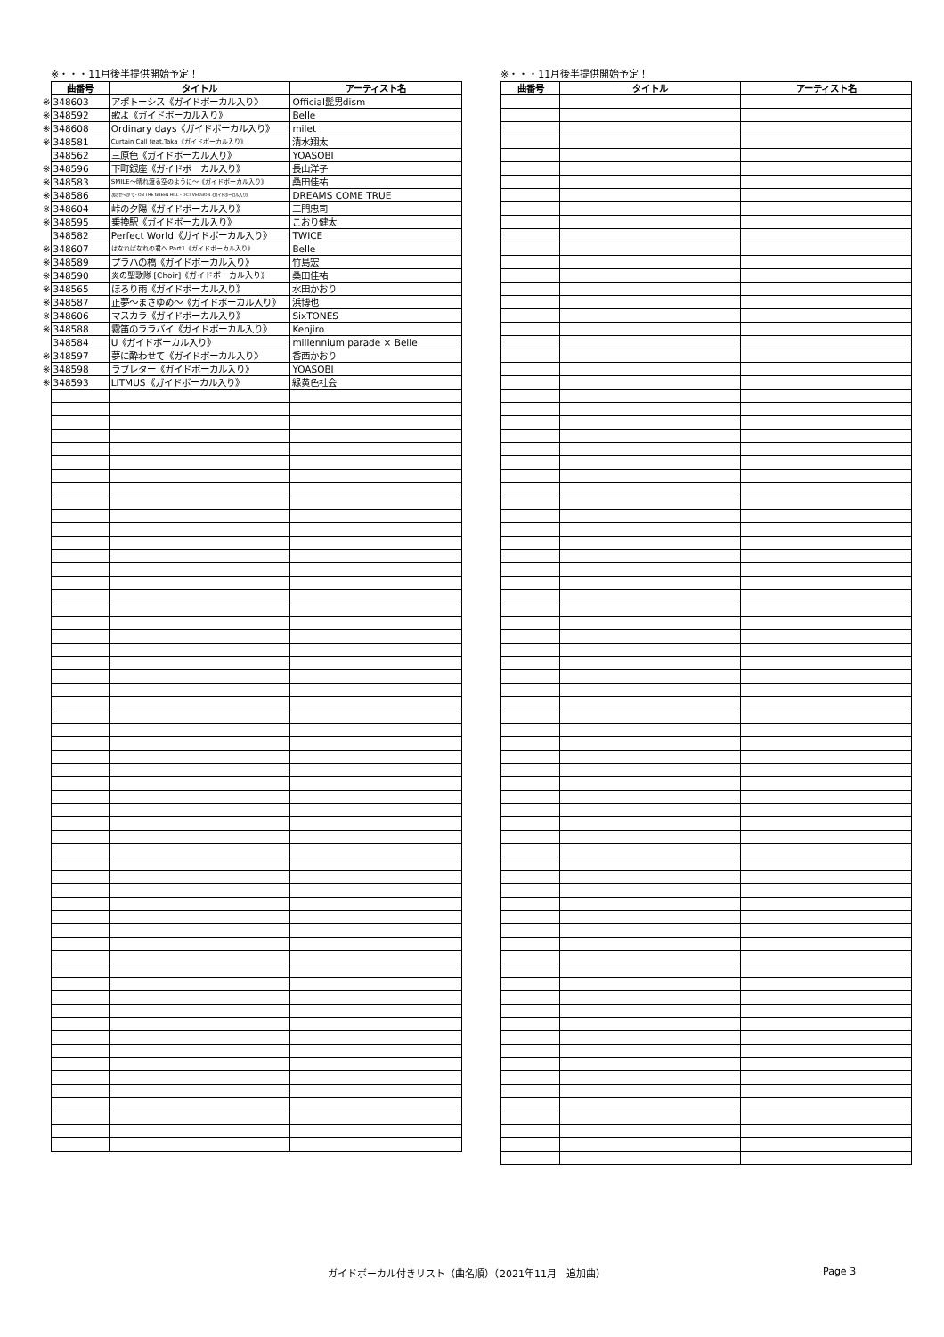※・・・11月後半提供開始予定！
| | 曲番号 | タイトル | アーティスト名 |
| ※ | 348603 | アポトーシス《ガイドボーカル入り》 | Official髭男dism |
| ※ | 348592 | 歌よ《ガイドボーカル入り》 | Belle |
| ※ | 348608 | Ordinary days《ガイドボーカル入り》 | milet |
| ※ | 348581 | Curtain Call feat.Taka《ガイドボーカル入り》 | 清水翔太 |
| | 348562 | 三原色《ガイドボーカル入り》 | YOASOBI |
| ※ | 348596 | 下町銀座《ガイドボーカル入り》 | 長山洋子 |
| ※ | 348583 | SMILE～晴れ渡る空のように～《ガイドボーカル入り》 | 桑田佳祐 |
| ※ | 348586 | 次のせ～の!で - ON THE GREEN HILL - DCT VERSION《ガイドボーカル入り》 | DREAMS COME TRUE |
| ※ | 348604 | 峠の夕陽《ガイドボーカル入り》 | 三門忠司 |
| ※ | 348595 | 乗換駅《ガイドボーカル入り》 | こおり健太 |
| | 348582 | Perfect World《ガイドボーカル入り》 | TWICE |
| ※ | 348607 | はなればなれの君へ Part1《ガイドボーカル入り》 | Belle |
| ※ | 348589 | プラハの橋《ガイドボーカル入り》 | 竹島宏 |
| ※ | 348590 | 炎の聖歌隊 [Choir]《ガイドボーカル入り》 | 桑田佳祐 |
| ※ | 348565 | ほろり雨《ガイドボーカル入り》 | 水田かおり |
| ※ | 348587 | 正夢～まさゆめ～《ガイドボーカル入り》 | 浜博也 |
| ※ | 348606 | マスカラ《ガイドボーカル入り》 | SixTONES |
| ※ | 348588 | 霧笛のララバイ《ガイドボーカル入り》 | Kenjiro |
| | 348584 | U《ガイドボーカル入り》 | millennium parade × Belle |
| ※ | 348597 | 夢に酔わせて《ガイドボーカル入り》 | 香西かおり |
| ※ | 348598 | ラブレター《ガイドボーカル入り》 | YOASOBI |
| ※ | 348593 | LITMUS《ガイドボーカル入り》 | 緑黄色社会 |
※・・・11月後半提供開始予定！
| 曲番号 | タイトル | アーティスト名 |
| --- | --- | --- |
ガイドボーカル付きリスト（曲名順）（2021年11月　追加曲） Page 3